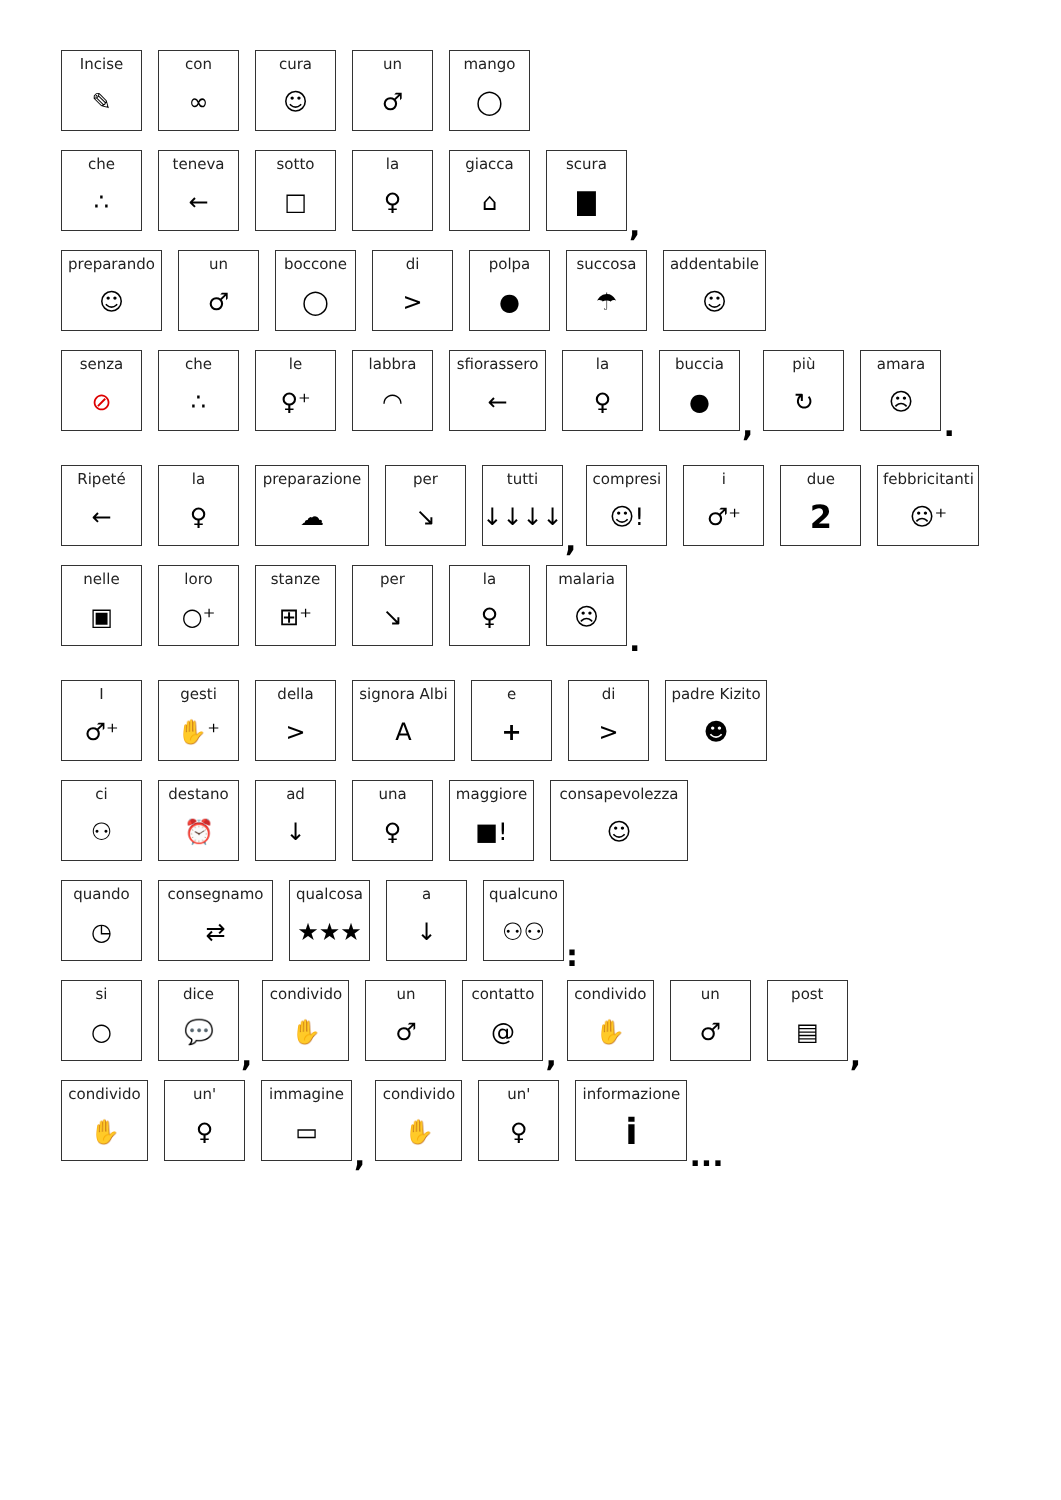Incise
✎
con
∞
cura
☺
un
♂
mango
◯
che
∴
teneva
←
sotto
□
la
♀
giacca
⌂
scura
▇
,
preparando
☺
un
♂
boccone
◯
di
>
polpa
●
succosa
☂
addentabile
☺
senza
⊘
che
∴
le
♀⁺
labbra
◠
sfiorassero
←
la
♀
buccia
●
,
più
↻
amara
☹
.
Ripeté
←
la
♀
preparazione
☁
per
↘
tutti
↓↓↓↓
,
compresi
☺!
i
♂⁺
due
2
febbricitanti
☹⁺
nelle
▣
loro
○⁺
stanze
⊞⁺
per
↘
la
♀
malaria
☹
.
I
♂⁺
gesti
✋⁺
della
>
signora Albi
A
e
+
di
>
padre Kizito
☻
ci
⚇
destano
⏰
ad
↓
una
♀
maggiore
■!
consapevolezza
☺
quando
◷
consegnamo
⇄
qualcosa
★★★
a
↓
qualcuno
⚇⚇
:
si
○
dice
💬
,
condivido
✋
un
♂
contatto
@
,
condivido
✋
un
♂
post
▤
,
condivido
✋
un'
♀
immagine
▭
,
condivido
✋
un'
♀
informazione
i
...